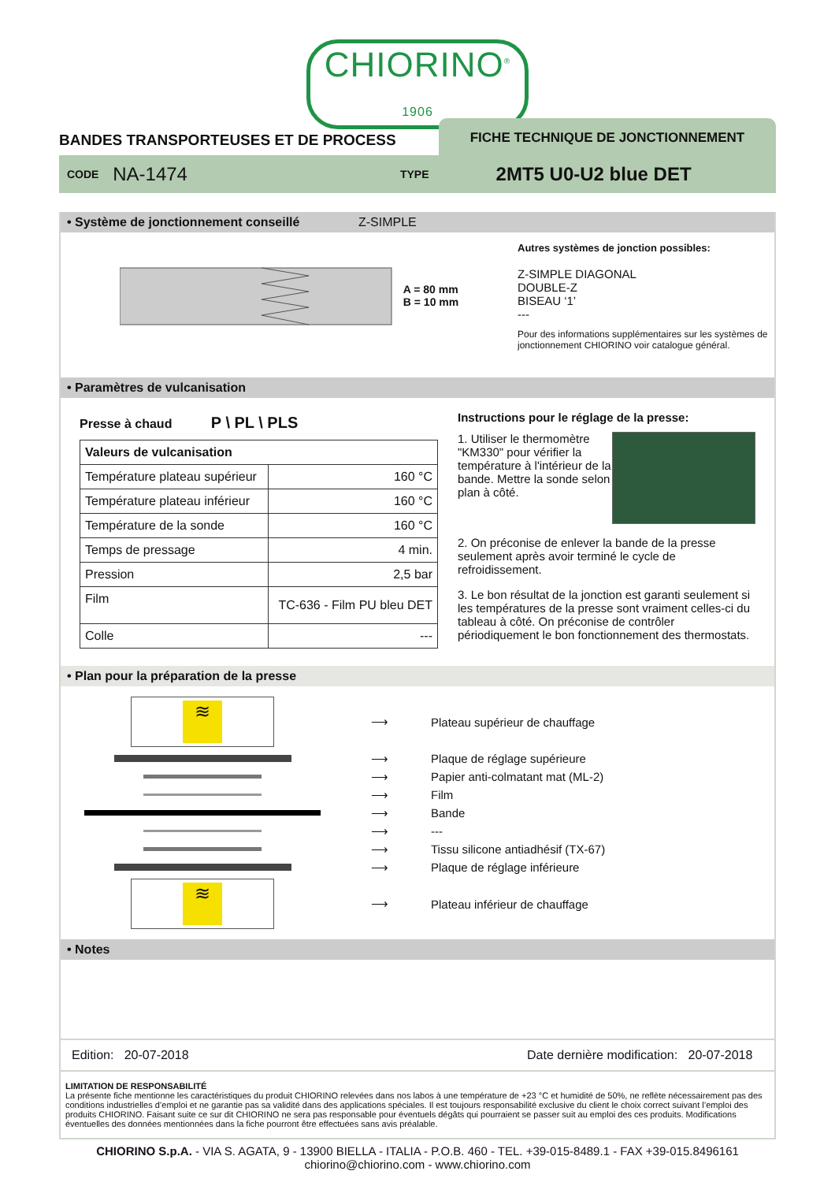CHIORINO<sup>®</sup>
1906
BANDES TRANSPORTEUSES ET DE PROCESS
FICHE TECHNIQUE DE JONCTIONNEMENT
CODE NA-1474 TYPE 2MT5 U0-U2 blue DET
• Système de jonctionnement conseillé Z-SIMPLE
A = 80 mm
B = 10 mm
Autres systèmes de jonction possibles:
Z-SIMPLE DIAGONAL
DOUBLE-Z
BISEAU ‘1’
---
Pour des informations supplémentaires sur les systèmes de jonctionnement CHIORINO voir catalogue général.
• Paramètres de vulcanisation
Presse à chaud P \ PL \ PLS
| Valeurs de vulcanisation | |
| Température plateau supérieur | 160 °C |
| Température plateau inférieur | 160 °C |
| Température de la sonde | 160 °C |
| Temps de pressage | 4 min. |
| Pression | 2,5 bar |
| Film | TC-636 - Film PU bleu DET |
| Colle | --- |
Instructions pour le réglage de la presse:
1. Utiliser le thermomètre "KM330" pour vérifier la température à l'intérieur de la bande. Mettre la sonde selon plan à côté.
2. On préconise de enlever la bande de la presse seulement après avoir terminé le cycle de refroidissement.
3. Le bon résultat de la jonction est garanti seulement si les températures de la presse sont vraiment celles-ci du tableau à côté. On préconise de contrôler périodiquement le bon fonctionnement des thermostats.
• Plan pour la préparation de la presse
≋
⟶ Plateau supérieur de chauffage
⟶ Plaque de réglage supérieure
⟶
Papier anti-colmatant mat (ML-2)
⟶ Film
⟶ Bande
⟶ ---
⟶
Tissu silicone antiadhésif (TX-67)
⟶ Plaque de réglage inférieure
≋
⟶ Plateau inférieur de chauffage
• Notes
Edition: 20-07-2018 Date dernière modification: 20-07-2018
LIMITATION DE RESPONSABILITÉ
La présente fiche mentionne les caractéristiques du produit CHIORINO relevées dans nos labos à une température de +23 °C et humidité de 50%, ne reflète nécessairement pas des conditions industrielles d’emploi et ne garantie pas sa validité dans des applications spéciales. Il est toujours responsabilité exclusive du client le choix correct suivant l’emploi des produits CHIORINO. Faisant suite ce sur dit CHIORINO ne sera pas responsable pour éventuels dégâts qui pourraient se passer suit au emploi des ces produits. Modifications éventuelles des données mentionnées dans la fiche pourront être effectuées sans avis préalable.
CHIORINO S.p.A. - VIA S. AGATA, 9 - 13900 BIELLA - ITALIA - P.O.B. 460 - TEL. +39-015-8489.1 - FAX +39-015.8496161
chiorino@chiorino.com - www.chiorino.com